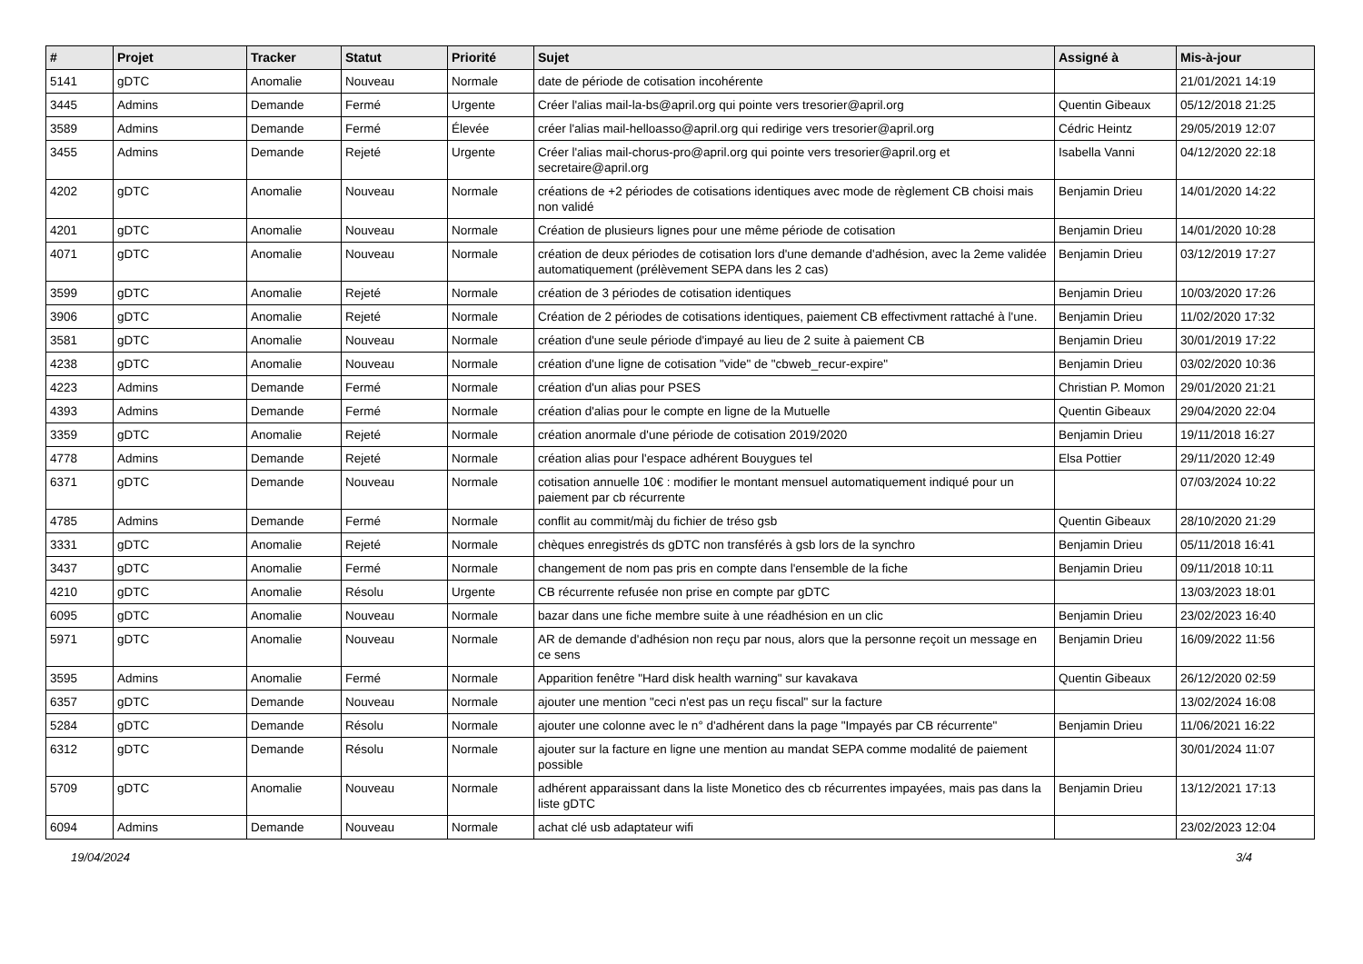| # | Projet | Tracker | Statut | Priorité | Sujet | Assigné à | Mis-à-jour |
| --- | --- | --- | --- | --- | --- | --- | --- |
| 5141 | gDTC | Anomalie | Nouveau | Normale | date de période de cotisation incohérente | | 21/01/2021 14:19 |
| 3445 | Admins | Demande | Fermé | Urgente | Créer l'alias mail-la-bs@april.org qui pointe vers tresorier@april.org | Quentin Gibeaux | 05/12/2018 21:25 |
| 3589 | Admins | Demande | Fermé | Élevée | créer l'alias mail-helloasso@april.org qui redirige vers tresorier@april.org | Cédric Heintz | 29/05/2019 12:07 |
| 3455 | Admins | Demande | Rejeté | Urgente | Créer l'alias mail-chorus-pro@april.org qui pointe vers tresorier@april.org et secretaire@april.org | Isabella Vanni | 04/12/2020 22:18 |
| 4202 | gDTC | Anomalie | Nouveau | Normale | créations de +2 périodes de cotisations identiques avec mode de règlement CB choisi mais non validé | Benjamin Drieu | 14/01/2020 14:22 |
| 4201 | gDTC | Anomalie | Nouveau | Normale | Création de plusieurs lignes pour une même période de cotisation | Benjamin Drieu | 14/01/2020 10:28 |
| 4071 | gDTC | Anomalie | Nouveau | Normale | création de deux périodes de cotisation lors d'une demande d'adhésion, avec la 2eme validée automatiquement (prélèvement SEPA dans les 2 cas) | Benjamin Drieu | 03/12/2019 17:27 |
| 3599 | gDTC | Anomalie | Rejeté | Normale | création de 3 périodes de cotisation identiques | Benjamin Drieu | 10/03/2020 17:26 |
| 3906 | gDTC | Anomalie | Rejeté | Normale | Création de 2 périodes de cotisations identiques, paiement CB effectivment rattaché à l'une. | Benjamin Drieu | 11/02/2020 17:32 |
| 3581 | gDTC | Anomalie | Nouveau | Normale | création d'une seule période d'impayé au lieu de 2 suite à paiement CB | Benjamin Drieu | 30/01/2019 17:22 |
| 4238 | gDTC | Anomalie | Nouveau | Normale | création d'une ligne de cotisation "vide" de "cbweb_recur-expire" | Benjamin Drieu | 03/02/2020 10:36 |
| 4223 | Admins | Demande | Fermé | Normale | création d'un alias pour PSES | Christian P. Momon | 29/01/2020 21:21 |
| 4393 | Admins | Demande | Fermé | Normale | création d'alias pour le compte en ligne de la Mutuelle | Quentin Gibeaux | 29/04/2020 22:04 |
| 3359 | gDTC | Anomalie | Rejeté | Normale | création anormale d'une période de cotisation 2019/2020 | Benjamin Drieu | 19/11/2018 16:27 |
| 4778 | Admins | Demande | Rejeté | Normale | création alias pour l'espace adhérent Bouygues tel | Elsa Pottier | 29/11/2020 12:49 |
| 6371 | gDTC | Demande | Nouveau | Normale | cotisation annuelle 10€ : modifier le montant mensuel automatiquement indiqué pour un paiement par cb récurrente | | 07/03/2024 10:22 |
| 4785 | Admins | Demande | Fermé | Normale | conflit au commit/màj du fichier de tréso gsb | Quentin Gibeaux | 28/10/2020 21:29 |
| 3331 | gDTC | Anomalie | Rejeté | Normale | chèques enregistrés ds gDTC non transférés à gsb lors de la synchro | Benjamin Drieu | 05/11/2018 16:41 |
| 3437 | gDTC | Anomalie | Fermé | Normale | changement de nom pas pris en compte dans l'ensemble de la fiche | Benjamin Drieu | 09/11/2018 10:11 |
| 4210 | gDTC | Anomalie | Résolu | Urgente | CB récurrente refusée non prise en compte par gDTC | | 13/03/2023 18:01 |
| 6095 | gDTC | Anomalie | Nouveau | Normale | bazar dans une fiche membre suite à une réadhésion en un clic | Benjamin Drieu | 23/02/2023 16:40 |
| 5971 | gDTC | Anomalie | Nouveau | Normale | AR de demande d'adhésion non reçu par nous, alors que la personne reçoit un message en ce sens | Benjamin Drieu | 16/09/2022 11:56 |
| 3595 | Admins | Anomalie | Fermé | Normale | Apparition fenêtre "Hard disk health warning" sur kavakava | Quentin Gibeaux | 26/12/2020 02:59 |
| 6357 | gDTC | Demande | Nouveau | Normale | ajouter une mention "ceci n'est pas un reçu fiscal" sur la facture | | 13/02/2024 16:08 |
| 5284 | gDTC | Demande | Résolu | Normale | ajouter une colonne avec le n° d'adhérent dans la page "Impayés par CB récurrente" | Benjamin Drieu | 11/06/2021 16:22 |
| 6312 | gDTC | Demande | Résolu | Normale | ajouter sur la facture en ligne une mention au mandat SEPA comme modalité de paiement possible | | 30/01/2024 11:07 |
| 5709 | gDTC | Anomalie | Nouveau | Normale | adhérent apparaissant dans la liste Monetico des cb récurrentes impayées, mais pas dans la liste gDTC | Benjamin Drieu | 13/12/2021 17:13 |
| 6094 | Admins | Demande | Nouveau | Normale | achat clé usb adaptateur wifi | | 23/02/2023 12:04 |
19/04/2024 3/4